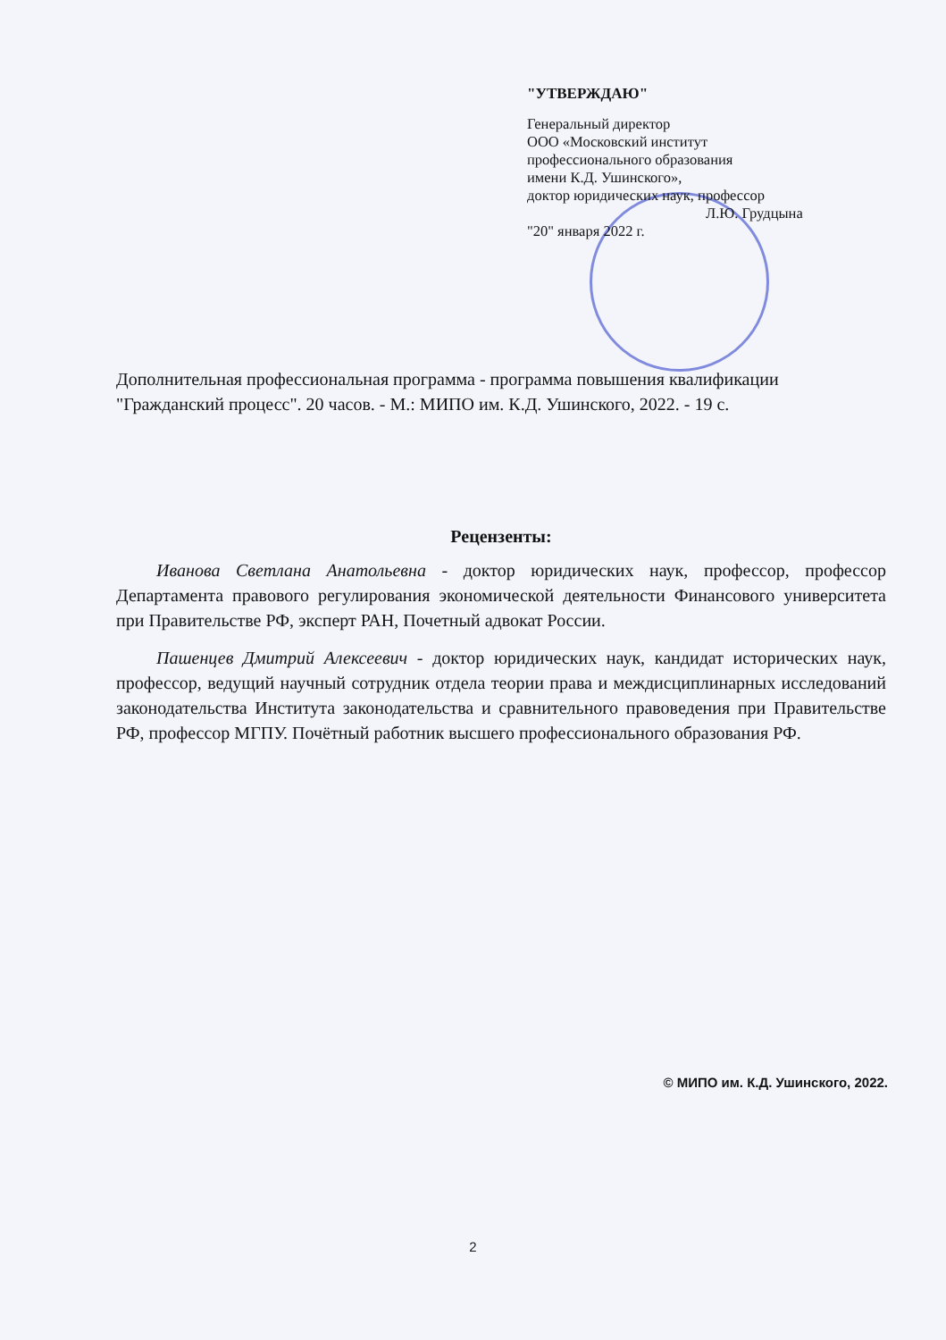"УТВЕРЖДАЮ"
Генеральный директор
ООО «Московский институт
профессионального образования
имени К.Д. Ушинского»,
доктор юридических наук, профессор
Л.Ю. Грудцына
"20" января 2022 г.
Дополнительная профессиональная программа - программа повышения квалификации "Гражданский процесс". 20 часов. - М.: МИПО им. К.Д. Ушинского, 2022. - 19 с.
Рецензенты:
Иванова Светлана Анатольевна - доктор юридических наук, профессор, профессор Департамента правового регулирования экономической деятельности Финансового университета при Правительстве РФ, эксперт РАН, Почетный адвокат России.
Пашенцев Дмитрий Алексеевич - доктор юридических наук, кандидат исторических наук, профессор, ведущий научный сотрудник отдела теории права и междисциплинарных исследований законодательства Института законодательства и сравнительного правоведения при Правительстве РФ, профессор МГПУ. Почётный работник высшего профессионального образования РФ.
© МИПО им. К.Д. Ушинского, 2022.
2